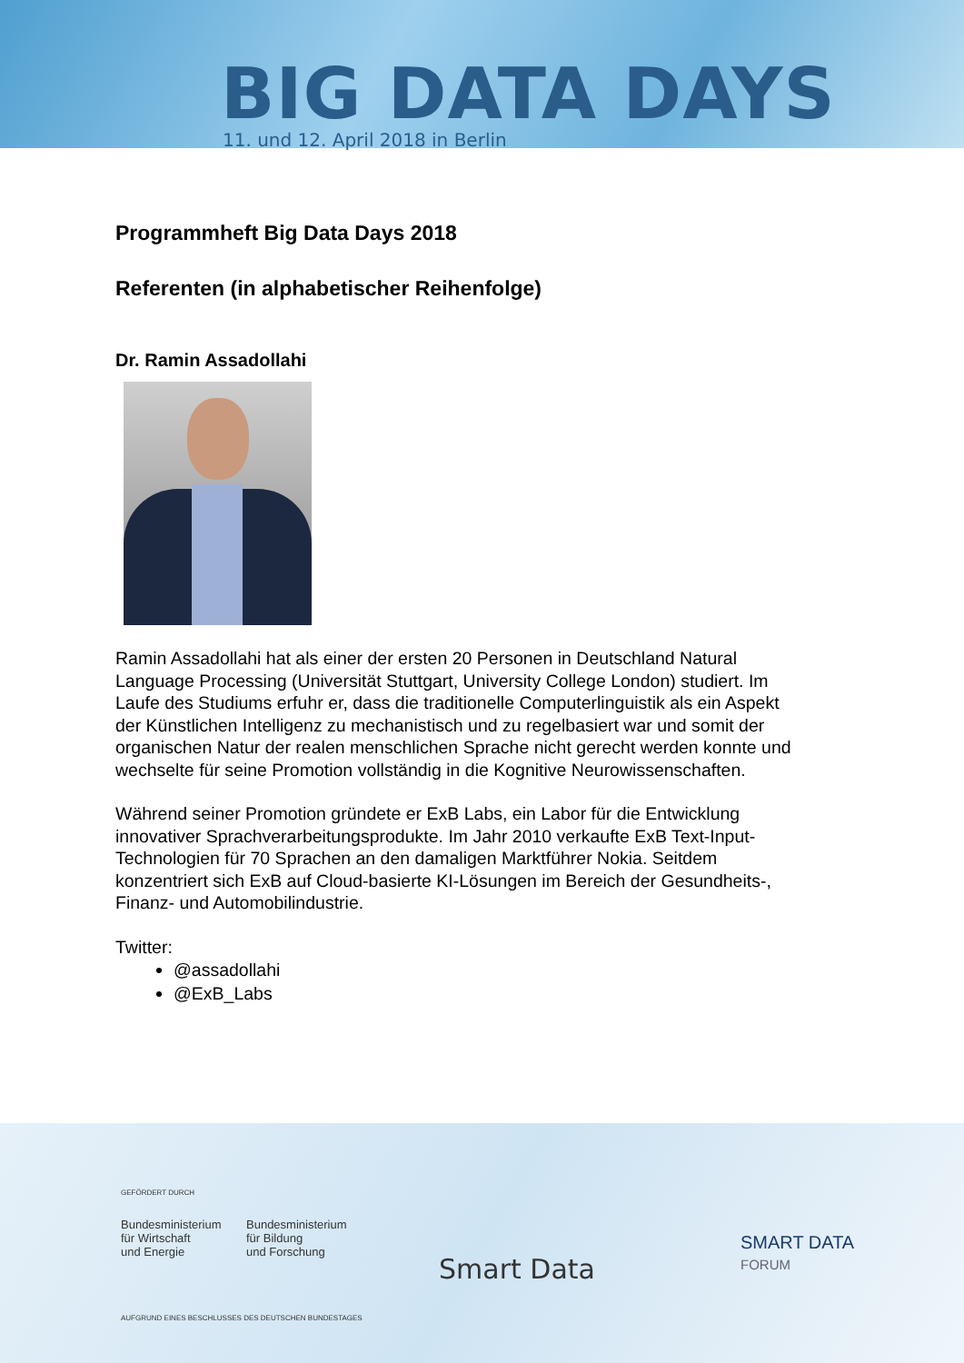BIG DATA DAYS
11. und 12. April 2018 in Berlin
Programmheft Big Data Days 2018
Referenten (in alphabetischer Reihenfolge)
Dr. Ramin Assadollahi
Ramin Assadollahi hat als einer der ersten 20 Personen in Deutschland Natural Language Processing (Universität Stuttgart, University College London) studiert. Im Laufe des Studiums erfuhr er, dass die traditionelle Computerlinguistik als ein Aspekt der Künstlichen Intelligenz zu mechanistisch und zu regelbasiert war und somit der organischen Natur der realen menschlichen Sprache nicht gerecht werden konnte und wechselte für seine Promotion vollständig in die Kognitive Neurowissenschaften.
Während seiner Promotion gründete er ExB Labs, ein Labor für die Entwicklung innovativer Sprachverarbeitungsprodukte. Im Jahr 2010 verkaufte ExB Text-Input-Technologien für 70 Sprachen an den damaligen Marktführer Nokia. Seitdem konzentriert sich ExB auf Cloud-basierte KI-Lösungen im Bereich der Gesundheits-, Finanz- und Automobilindustrie.
Twitter:
@assadollahi
@ExB_Labs
GEFÖRDERT DURCH
Bundesministerium
für Wirtschaft
und Energie
Bundesministerium
für Bildung
und Forschung
Smart Data
SMART DATA
FORUM
AUFGRUND EINES BESCHLUSSES DES DEUTSCHEN BUNDESTAGES